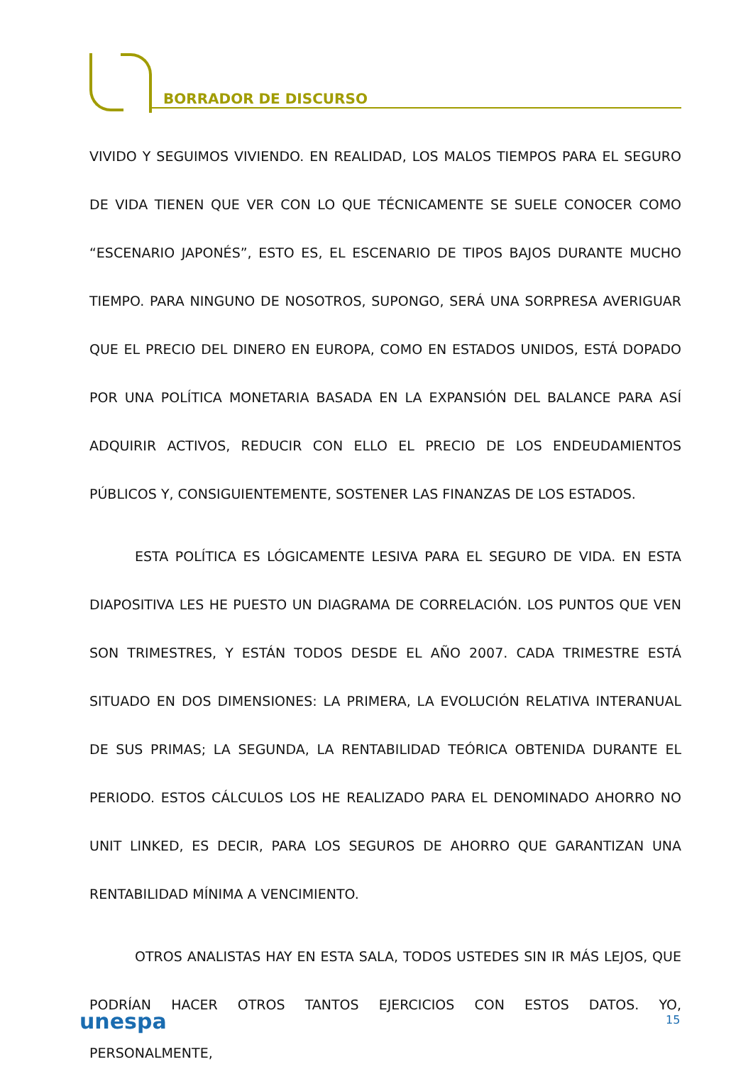BORRADOR DE DISCURSO
VIVIDO Y SEGUIMOS VIVIENDO. EN REALIDAD, LOS MALOS TIEMPOS PARA EL SEGURO DE VIDA TIENEN QUE VER CON LO QUE TÉCNICAMENTE SE SUELE CONOCER COMO “ESCENARIO JAPONÉS”, ESTO ES, EL ESCENARIO DE TIPOS BAJOS DURANTE MUCHO TIEMPO. PARA NINGUNO DE NOSOTROS, SUPONGO, SERÁ UNA SORPRESA AVERIGUAR QUE EL PRECIO DEL DINERO EN EUROPA, COMO EN ESTADOS UNIDOS, ESTÁ DOPADO POR UNA POLÍTICA MONETARIA BASADA EN LA EXPANSIÓN DEL BALANCE PARA ASÍ ADQUIRIR ACTIVOS, REDUCIR CON ELLO EL PRECIO DE LOS ENDEUDAMIENTOS PÚBLICOS Y, CONSIGUIENTEMENTE, SOSTENER LAS FINANZAS DE LOS ESTADOS.
ESTA POLÍTICA ES LÓGICAMENTE LESIVA PARA EL SEGURO DE VIDA. EN ESTA DIAPOSITIVA LES HE PUESTO UN DIAGRAMA DE CORRELACIÓN. LOS PUNTOS QUE VEN SON TRIMESTRES, Y ESTÁN TODOS DESDE EL AÑO 2007. CADA TRIMESTRE ESTÁ SITUADO EN DOS DIMENSIONES: LA PRIMERA, LA EVOLUCIÓN RELATIVA INTERANUAL DE SUS PRIMAS; LA SEGUNDA, LA RENTABILIDAD TEÓRICA OBTENIDA DURANTE EL PERIODO. ESTOS CÁLCULOS LOS HE REALIZADO PARA EL DENOMINADO AHORRO NO UNIT LINKED, ES DECIR, PARA LOS SEGUROS DE AHORRO QUE GARANTIZAN UNA RENTABILIDAD MÍNIMA A VENCIMIENTO.
OTROS ANALISTAS HAY EN ESTA SALA, TODOS USTEDES SIN IR MÁS LEJOS, QUE PODRÍAN HACER OTROS TANTOS EJERCICIOS CON ESTOS DATOS. YO, PERSONALMENTE,
unespa 15